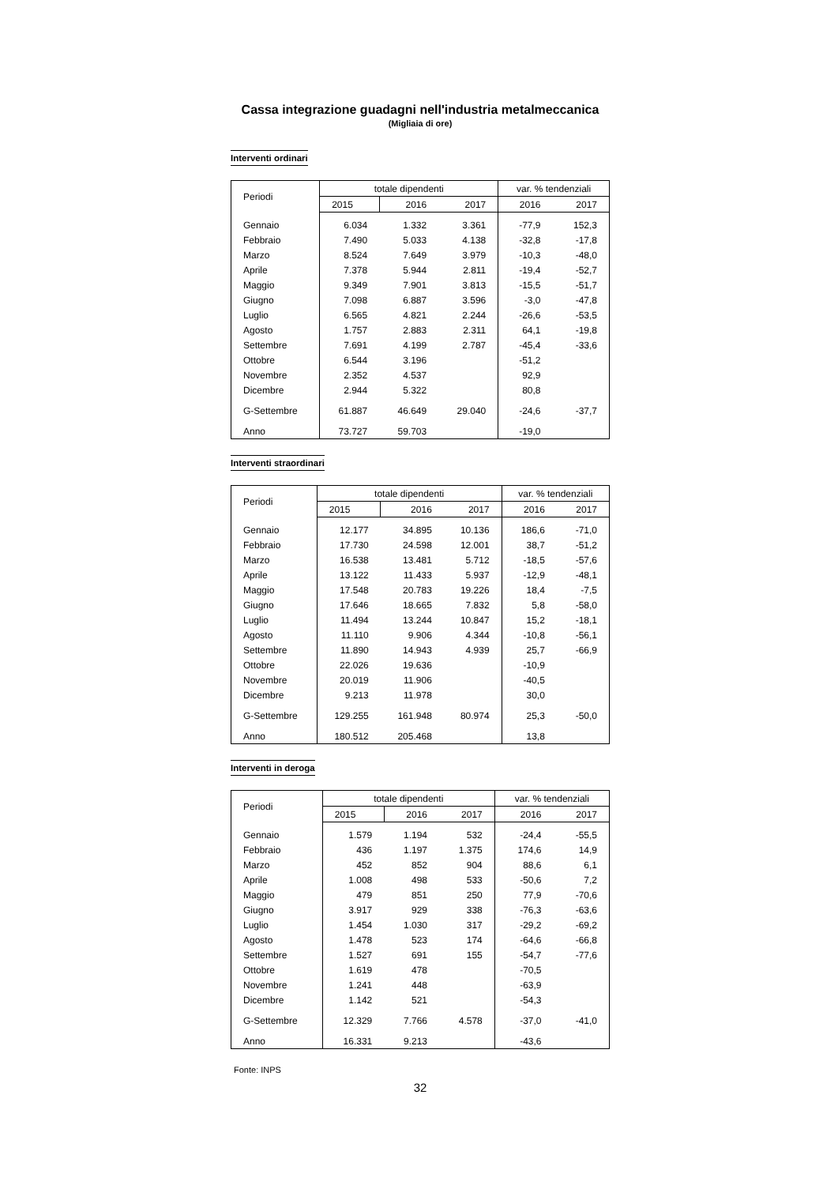Cassa integrazione guadagni nell'industria metalmeccanica
(Migliaia di ore)
Interventi ordinari
| Periodi | totale dipendenti | | | var. % tendenziali | |
| --- | --- | --- | --- | --- | --- |
| | 2015 | 2016 | 2017 | 2016 | 2017 |
| Gennaio | 6.034 | 1.332 | 3.361 | -77,9 | 152,3 |
| Febbraio | 7.490 | 5.033 | 4.138 | -32,8 | -17,8 |
| Marzo | 8.524 | 7.649 | 3.979 | -10,3 | -48,0 |
| Aprile | 7.378 | 5.944 | 2.811 | -19,4 | -52,7 |
| Maggio | 9.349 | 7.901 | 3.813 | -15,5 | -51,7 |
| Giugno | 7.098 | 6.887 | 3.596 | -3,0 | -47,8 |
| Luglio | 6.565 | 4.821 | 2.244 | -26,6 | -53,5 |
| Agosto | 1.757 | 2.883 | 2.311 | 64,1 | -19,8 |
| Settembre | 7.691 | 4.199 | 2.787 | -45,4 | -33,6 |
| Ottobre | 6.544 | 3.196 | | -51,2 | |
| Novembre | 2.352 | 4.537 | | 92,9 | |
| Dicembre | 2.944 | 5.322 | | 80,8 | |
| G-Settembre | 61.887 | 46.649 | 29.040 | -24,6 | -37,7 |
| Anno | 73.727 | 59.703 | | -19,0 | |
Interventi straordinari
| Periodi | totale dipendenti | | | var. % tendenziali | |
| --- | --- | --- | --- | --- | --- |
| | 2015 | 2016 | 2017 | 2016 | 2017 |
| Gennaio | 12.177 | 34.895 | 10.136 | 186,6 | -71,0 |
| Febbraio | 17.730 | 24.598 | 12.001 | 38,7 | -51,2 |
| Marzo | 16.538 | 13.481 | 5.712 | -18,5 | -57,6 |
| Aprile | 13.122 | 11.433 | 5.937 | -12,9 | -48,1 |
| Maggio | 17.548 | 20.783 | 19.226 | 18,4 | -7,5 |
| Giugno | 17.646 | 18.665 | 7.832 | 5,8 | -58,0 |
| Luglio | 11.494 | 13.244 | 10.847 | 15,2 | -18,1 |
| Agosto | 11.110 | 9.906 | 4.344 | -10,8 | -56,1 |
| Settembre | 11.890 | 14.943 | 4.939 | 25,7 | -66,9 |
| Ottobre | 22.026 | 19.636 | | -10,9 | |
| Novembre | 20.019 | 11.906 | | -40,5 | |
| Dicembre | 9.213 | 11.978 | | 30,0 | |
| G-Settembre | 129.255 | 161.948 | 80.974 | 25,3 | -50,0 |
| Anno | 180.512 | 205.468 | | 13,8 | |
Interventi in deroga
| Periodi | totale dipendenti | | | var. % tendenziali | |
| --- | --- | --- | --- | --- | --- |
| | 2015 | 2016 | 2017 | 2016 | 2017 |
| Gennaio | 1.579 | 1.194 | 532 | -24,4 | -55,5 |
| Febbraio | 436 | 1.197 | 1.375 | 174,6 | 14,9 |
| Marzo | 452 | 852 | 904 | 88,6 | 6,1 |
| Aprile | 1.008 | 498 | 533 | -50,6 | 7,2 |
| Maggio | 479 | 851 | 250 | 77,9 | -70,6 |
| Giugno | 3.917 | 929 | 338 | -76,3 | -63,6 |
| Luglio | 1.454 | 1.030 | 317 | -29,2 | -69,2 |
| Agosto | 1.478 | 523 | 174 | -64,6 | -66,8 |
| Settembre | 1.527 | 691 | 155 | -54,7 | -77,6 |
| Ottobre | 1.619 | 478 | | -70,5 | |
| Novembre | 1.241 | 448 | | -63,9 | |
| Dicembre | 1.142 | 521 | | -54,3 | |
| G-Settembre | 12.329 | 7.766 | 4.578 | -37,0 | -41,0 |
| Anno | 16.331 | 9.213 | | -43,6 | |
Fonte: INPS
32